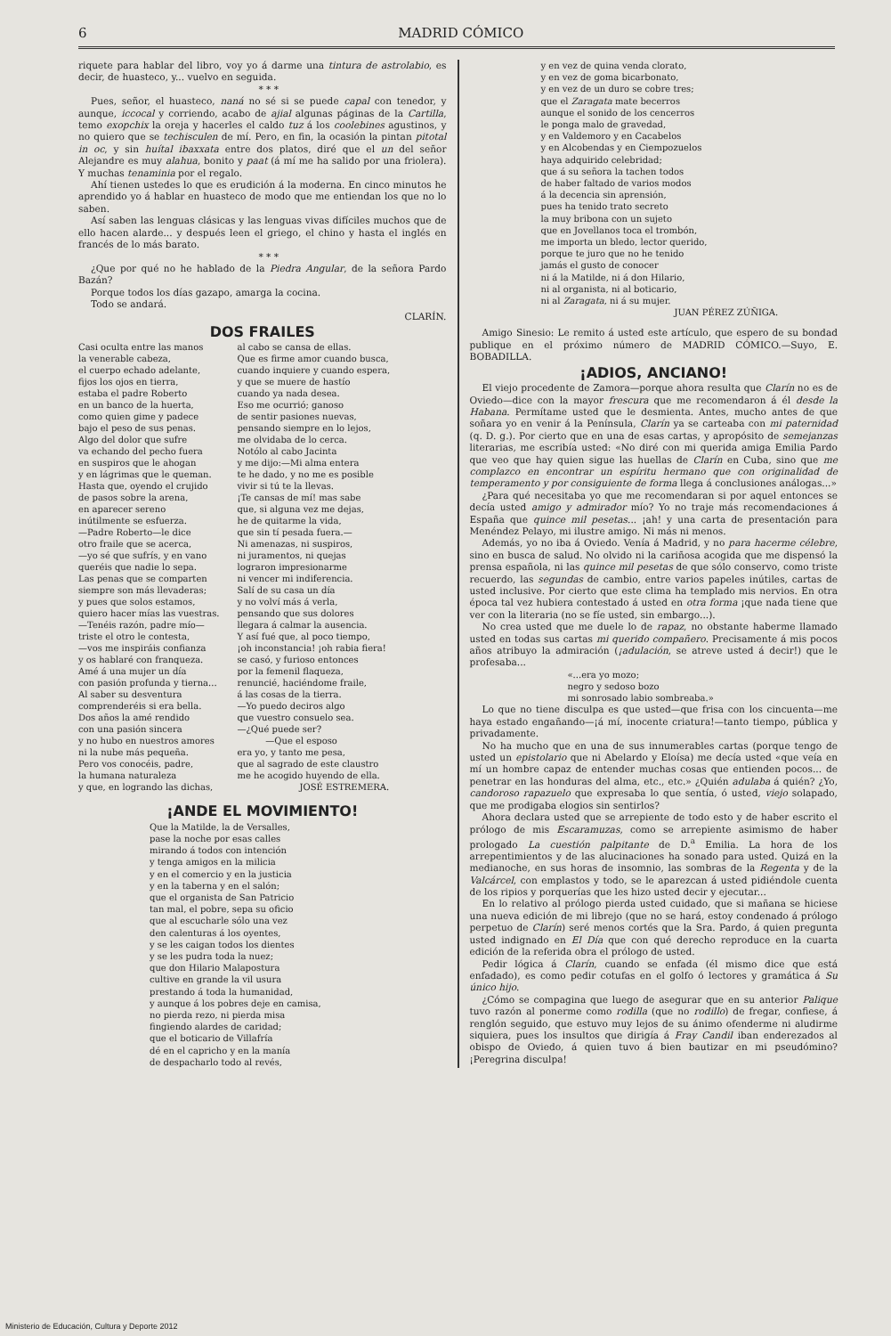6 MADRID CÓMICO
riquete para hablar del libro, voy yo á darme una tintura de astrolabio, es decir, de huasteco, y... vuelvo en seguida.
* * *
Pues, señor, el huasteco, naná no sé si se puede capal con tenedor, y aunque, iccocal y corriendo, acabo de ajial algunas páginas de la Cartilla, temo exopchix la oreja y hacerles el caldo tuz á los coolebines agustinos, y no quiero que se techisculen de mí. Pero, en fin, la ocasión la pintan pitotal in oc, y sin huítal ibaxxata entre dos platos, diré que el un del señor Alejandre es muy alahua, bonito y paat (á mí me ha salido por una friolera). Y muchas tenaminia por el regalo.
Ahí tienen ustedes lo que es erudición á la moderna. En cinco minutos he aprendido yo á hablar en huasteco de modo que me entiendan los que no lo saben.
Así saben las lenguas clásicas y las lenguas vivas difíciles muchos que de ello hacen alarde... y después leen el griego, el chino y hasta el inglés en francés de lo más barato.
* * *
¿Que por qué no he hablado de la Piedra Angular, de la señora Pardo Bazán?
Porque todos los días gazapo, amarga la cocina.
Todo se andará.
CLARÍN.
DOS FRAILES
Casi oculta entre las manos
la venerable cabeza,
el cuerpo echado adelante,
fijos los ojos en tierra,
estaba el padre Roberto
en un banco de la huerta,
como quien gime y padece
bajo el peso de sus penas.
Algo del dolor que sufre
va echando del pecho fuera
en suspiros que le ahogan
y en lágrimas que le queman.
Hasta que, oyendo el crujido
de pasos sobre la arena,
en aparecer sereno
inútilmente se esfuerza.
—Padre Roberto—le dice
otro fraile que se acerca,
—yo sé que sufrís, y en vano
queréis que nadie lo sepa.
Las penas que se comparten
siempre son más llevaderas;
y pues que solos estamos,
quiero hacer mías las vuestras.
—Tenéis razón, padre mío—
triste el otro le contesta,
—vos me inspiráis confianza
y os hablaré con franqueza.
Amé á una mujer un día
con pasión profunda y tierna...
Al saber su desventura
comprenderéis si era bella.
Dos años la amé rendido
con una pasión sincera
y no hubo en nuestros amores
ni la nube más pequeña.
Pero vos conocéis, padre,
la humana naturaleza
y que, en logrando las dichas,
al cabo se cansa de ellas.
Que es firme amor cuando busca,
cuando inquiere y cuando espera,
y que se muere de hastío
cuando ya nada desea.
Eso me ocurrió; ganoso
de sentir pasiones nuevas,
pensando siempre en lo lejos,
me olvidaba de lo cerca.
Notólo al cabo Jacinta
y me dijo:—Mi alma entera
te he dado, y no me es posible
vivir si tú te la llevas.
¡Te cansas de mí! mas sabe
que, si alguna vez me dejas,
he de quitarme la vida,
que sin tí pesada fuera.—
Ni amenazas, ni suspiros,
ni juramentos, ni quejas
lograron impresionarme
ni vencer mi indiferencia.
Salí de su casa un día
y no volví más á verla,
pensando que sus dolores
llegara á calmar la ausencia.
Y así fué que, al poco tiempo,
¡oh inconstancia! ¡oh rabia fiera!
se casó, y furioso entonces
por la femenil flaqueza,
renuncié, haciéndome fraile,
á las cosas de la tierra.
—Yo puedo deciros algo
que vuestro consuelo sea.
—¿Qué puede ser?
—Que el esposo
era yo, y tanto me pesa,
que al sagrado de este claustro
me he acogido huyendo de ella.
JOSÉ ESTREMERA.
¡ANDE EL MOVIMIENTO!
Que la Matilde, la de Versalles,
pase la noche por esas calles
mirando á todos con intención
y tenga amigos en la milicia
y en el comercio y en la justicia
y en la taberna y en el salón;
que el organista de San Patricio
tan mal, el pobre, sepa su oficio
que al escucharle sólo una vez
den calenturas á los oyentes,
y se les caigan todos los dientes
y se les pudra toda la nuez;
que don Hilario Malapostura
cultive en grande la vil usura
prestando á toda la humanidad,
y aunque á los pobres deje en camisa,
no pierda rezo, ni pierda misa
fingiendo alardes de caridad;
que el boticario de Villafría
dé en el capricho y en la manía
de despacharlo todo al revés,
y en vez de quina venda clorato,
y en vez de goma bicarbonato,
y en vez de un duro se cobre tres;
que el Zaragata mate becerros
aunque el sonido de los cencerros
le ponga malo de gravedad,
y en Valdemoro y en Cacabelos
y en Alcobendas y en Ciempozuelos
haya adquirido celebridad;
que á su señora la tachen todos
de haber faltado de varios modos
á la decencia sin aprensión,
pues ha tenido trato secreto
la muy bribona con un sujeto
que en Jovellanos toca el trombón,
me importa un bledo, lector querido,
porque te juro que no he tenido
jamás el gusto de conocer
ni á la Matilde, ni á don Hilario,
ni al organista, ni al boticario,
ni al Zaragata, ni á su mujer.
JUAN PÉREZ ZÚÑIGA.
Amigo Sinesio: Le remito á usted este artículo, que espero de su bondad publique en el próximo número de MADRID CÓMICO.—Suyo, E. BOBADILLA.
¡ADIOS, ANCIANO!
El viejo procedente de Zamora—porque ahora resulta que Clarín no es de Oviedo—dice con la mayor frescura que me recomendaron á él desde la Habana. Permítame usted que le desmienta. Antes, mucho antes de que soñara yo en venir á la Península, Clarín ya se carteaba con mi paternidad (q. D. g.). Por cierto que en una de esas cartas, y apropósito de semejanzas literarias, me escribía usted: «No diré con mi querida amiga Emilia Pardo que veo que hay quien sigue las huellas de Clarín en Cuba, sino que me complazco en encontrar un espíritu hermano que con originalidad de temperamento y por consiguiente de forma llega á conclusiones análogas...»
¿Para qué necesitaba yo que me recomendaran si por aquel entonces se decía usted amigo y admirador mío? Yo no traje más recomendaciones á España que quince mil pesetas... ¡ah! y una carta de presentación para Menéndez Pelayo, mi ilustre amigo. Ni más ni menos.
Además, yo no iba á Oviedo. Venía á Madrid, y no para hacerme célebre, sino en busca de salud. No olvido ni la cariñosa acogida que me dispensó la prensa española, ni las quince mil pesetas de que sólo conservo, como triste recuerdo, las segundas de cambio, entre varios papeles inútiles, cartas de usted inclusive. Por cierto que este clima ha templado mis nervios. En otra época tal vez hubiera contestado á usted en otra forma ¡que nada tiene que ver con la literaria (no se fíe usted, sin embargo...).
No crea usted que me duele lo de rapaz, no obstante haberme llamado usted en todas sus cartas mi querido compañero. Precisamente á mis pocos años atribuyo la admiración (¡adulación, se atreve usted á decir!) que le profesaba...
«...era yo mozo;
negro y sedoso bozo
mi sonrosado labio sombreaba.»
Lo que no tiene disculpa es que usted—que frisa con los cincuenta—me haya estado engañando—¡á mí, inocente criatura!—tanto tiempo, pública y privadamente.
No ha mucho que en una de sus innumerables cartas (porque tengo de usted un epistolario que ni Abelardo y Eloísa) me decía usted «que veía en mí un hombre capaz de entender muchas cosas que entienden pocos... de penetrar en las honduras del alma, etc., etc.» ¿Quién adulaba á quién? ¿Yo, candoroso rapazuelo que expresaba lo que sentía, ó usted, viejo solapado, que me prodigaba elogios sin sentirlos?
Ahora declara usted que se arrepiente de todo esto y de haber escrito el prólogo de mis Escaramuzas, como se arrepiente asimismo de haber prologado La cuestión palpitante de D.<sup>a</sup> Emilia. La hora de los arrepentimientos y de las alucinaciones ha sonado para usted. Quizá en la medianoche, en sus horas de insomnio, las sombras de la Regenta y de la Valcárcel, con emplastos y todo, se le aparezcan á usted pidiéndole cuenta de los ripios y porquerías que les hizo usted decir y ejecutar...
En lo relativo al prólogo pierda usted cuidado, que si mañana se hiciese una nueva edición de mi librejo (que no se hará, estoy condenado á prólogo perpetuo de Clarín) seré menos cortés que la Sra. Pardo, á quien pregunta usted indignado en El Día que con qué derecho reproduce en la cuarta edición de la referida obra el prólogo de usted.
Pedir lógica á Clarín, cuando se enfada (él mismo dice que está enfadado), es como pedir cotufas en el golfo ó lectores y gramática á Su único hijo.
¿Cómo se compagina que luego de asegurar que en su anterior Palique tuvo razón al ponerme como rodilla (que no rodillo) de fregar, confiese, á renglón seguido, que estuvo muy lejos de su ánimo ofenderme ni aludirme siquiera, pues los insultos que dirigía á Fray Candil iban enderezados al obispo de Oviedo, á quien tuvo á bien bautizar en mi pseudómino? ¡Peregrina disculpa!
Ministerio de Educación, Cultura y Deporte 2012